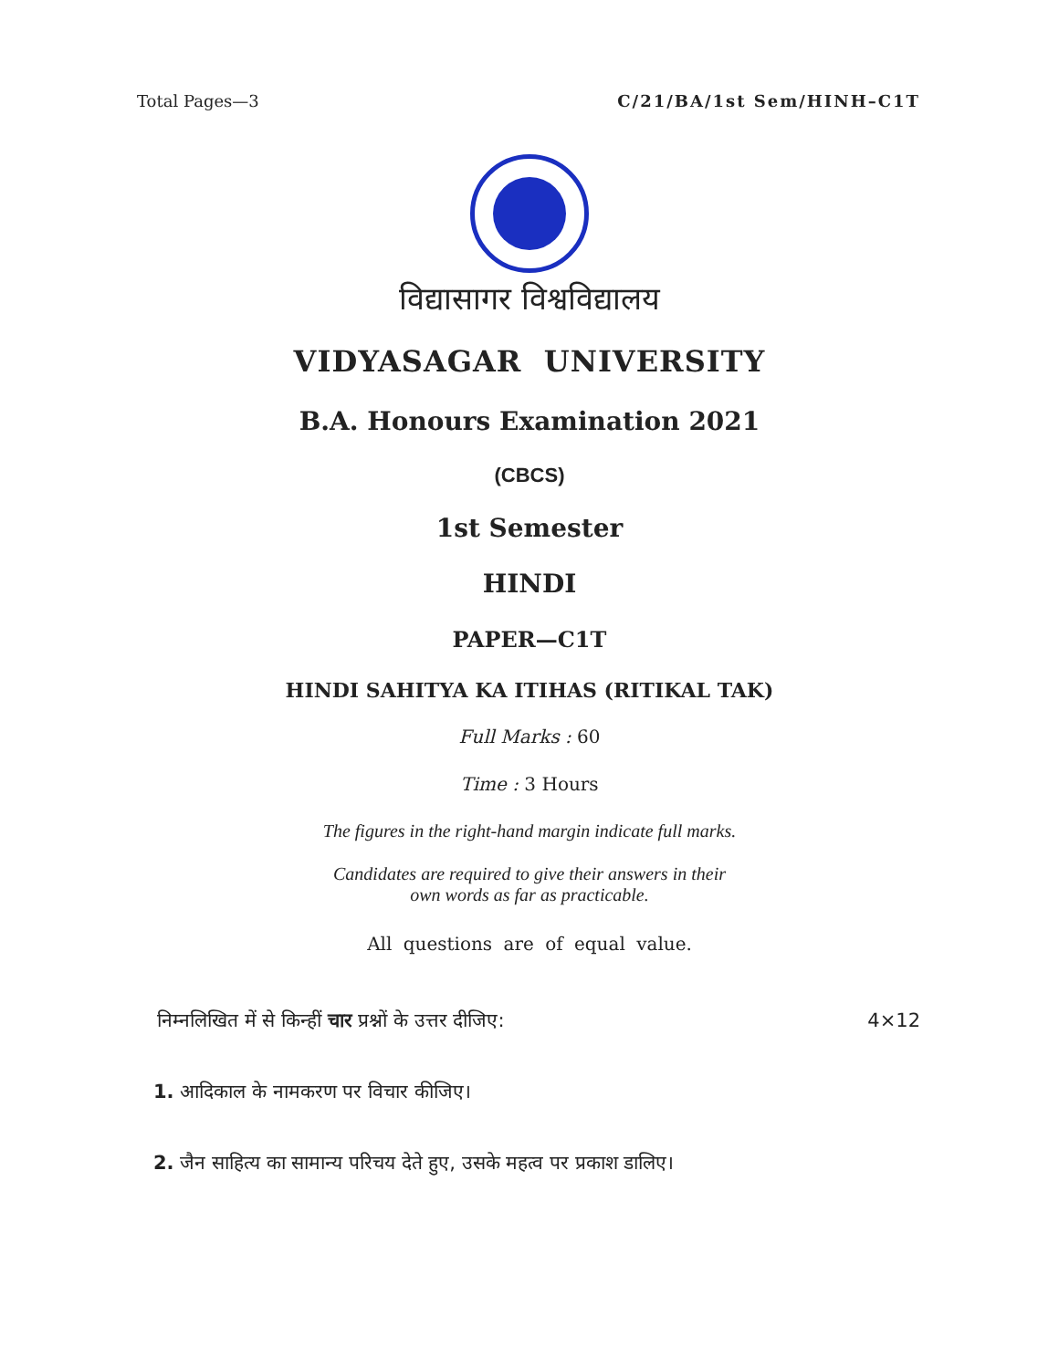Total Pages—3 C/21/BA/1st Sem/HINH–C1T
विद्यासागर विश्वविद्यालय
VIDYASAGAR UNIVERSITY
B.A. Honours Examination 2021
(CBCS)
1st Semester
HINDI
PAPER—C1T
HINDI SAHITYA KA ITIHAS (RITIKAL TAK)
Full Marks : 60
Time : 3 Hours
The figures in the right-hand margin indicate full marks.
Candidates are required to give their answers in their
own words as far as practicable.
All questions are of equal value.
निम्नलिखित में से किन्हीं चार प्रश्नों के उत्तर दीजिए: 4×12
1. आदिकाल के नामकरण पर विचार कीजिए।
2. जैन साहित्य का सामान्य परिचय देते हुए, उसके महत्व पर प्रकाश डालिए।